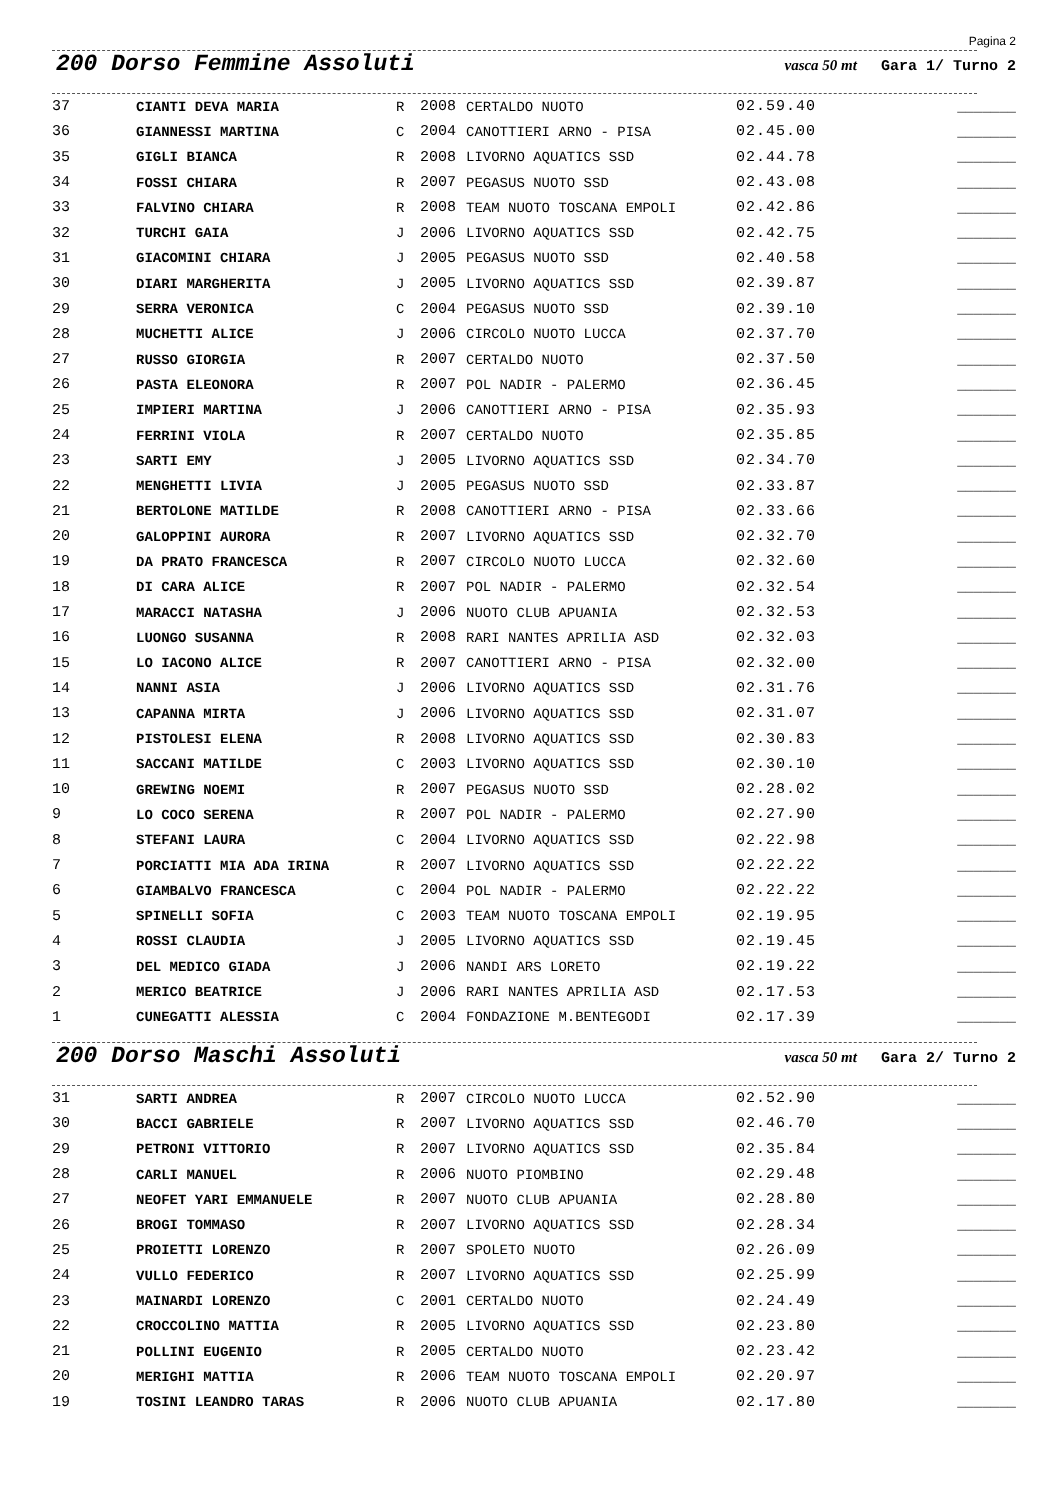Pagina 2
200 Dorso Femmine Assoluti
vasca 50 mt Gara 1/ Turno 2
| 37 | CIANTI DEVA MARIA | R | 2008 | CERTALDO NUOTO | 02.59.40 | _______ |
| 36 | GIANNESSI MARTINA | C | 2004 | CANOTTIERI ARNO - PISA | 02.45.00 | _______ |
| 35 | GIGLI BIANCA | R | 2008 | LIVORNO AQUATICS SSD | 02.44.78 | _______ |
| 34 | FOSSI CHIARA | R | 2007 | PEGASUS NUOTO SSD | 02.43.08 | _______ |
| 33 | FALVINO CHIARA | R | 2008 | TEAM NUOTO TOSCANA EMPOLI | 02.42.86 | _______ |
| 32 | TURCHI GAIA | J | 2006 | LIVORNO AQUATICS SSD | 02.42.75 | _______ |
| 31 | GIACOMINI CHIARA | J | 2005 | PEGASUS NUOTO SSD | 02.40.58 | _______ |
| 30 | DIARI MARGHERITA | J | 2005 | LIVORNO AQUATICS SSD | 02.39.87 | _______ |
| 29 | SERRA VERONICA | C | 2004 | PEGASUS NUOTO SSD | 02.39.10 | _______ |
| 28 | MUCHETTI ALICE | J | 2006 | CIRCOLO NUOTO LUCCA | 02.37.70 | _______ |
| 27 | RUSSO GIORGIA | R | 2007 | CERTALDO NUOTO | 02.37.50 | _______ |
| 26 | PASTA ELEONORA | R | 2007 | POL NADIR - PALERMO | 02.36.45 | _______ |
| 25 | IMPIERI MARTINA | J | 2006 | CANOTTIERI ARNO - PISA | 02.35.93 | _______ |
| 24 | FERRINI VIOLA | R | 2007 | CERTALDO NUOTO | 02.35.85 | _______ |
| 23 | SARTI EMY | J | 2005 | LIVORNO AQUATICS SSD | 02.34.70 | _______ |
| 22 | MENGHETTI LIVIA | J | 2005 | PEGASUS NUOTO SSD | 02.33.87 | _______ |
| 21 | BERTOLONE MATILDE | R | 2008 | CANOTTIERI ARNO - PISA | 02.33.66 | _______ |
| 20 | GALOPPINI AURORA | R | 2007 | LIVORNO AQUATICS SSD | 02.32.70 | _______ |
| 19 | DA PRATO FRANCESCA | R | 2007 | CIRCOLO NUOTO LUCCA | 02.32.60 | _______ |
| 18 | DI CARA ALICE | R | 2007 | POL NADIR - PALERMO | 02.32.54 | _______ |
| 17 | MARACCI NATASHA | J | 2006 | NUOTO CLUB APUANIA | 02.32.53 | _______ |
| 16 | LUONGO SUSANNA | R | 2008 | RARI NANTES APRILIA ASD | 02.32.03 | _______ |
| 15 | LO IACONO ALICE | R | 2007 | CANOTTIERI ARNO - PISA | 02.32.00 | _______ |
| 14 | NANNI ASIA | J | 2006 | LIVORNO AQUATICS SSD | 02.31.76 | _______ |
| 13 | CAPANNA MIRTA | J | 2006 | LIVORNO AQUATICS SSD | 02.31.07 | _______ |
| 12 | PISTOLESI ELENA | R | 2008 | LIVORNO AQUATICS SSD | 02.30.83 | _______ |
| 11 | SACCANI MATILDE | C | 2003 | LIVORNO AQUATICS SSD | 02.30.10 | _______ |
| 10 | GREWING NOEMI | R | 2007 | PEGASUS NUOTO SSD | 02.28.02 | _______ |
| 9 | LO COCO SERENA | R | 2007 | POL NADIR - PALERMO | 02.27.90 | _______ |
| 8 | STEFANI LAURA | C | 2004 | LIVORNO AQUATICS SSD | 02.22.98 | _______ |
| 7 | PORCIATTI MIA ADA IRINA | R | 2007 | LIVORNO AQUATICS SSD | 02.22.22 | _______ |
| 6 | GIAMBALVO FRANCESCA | C | 2004 | POL NADIR - PALERMO | 02.22.22 | _______ |
| 5 | SPINELLI SOFIA | C | 2003 | TEAM NUOTO TOSCANA EMPOLI | 02.19.95 | _______ |
| 4 | ROSSI CLAUDIA | J | 2005 | LIVORNO AQUATICS SSD | 02.19.45 | _______ |
| 3 | DEL MEDICO GIADA | J | 2006 | NANDI ARS LORETO | 02.19.22 | _______ |
| 2 | MERICO BEATRICE | J | 2006 | RARI NANTES APRILIA ASD | 02.17.53 | _______ |
| 1 | CUNEGATTI ALESSIA | C | 2004 | FONDAZIONE M.BENTEGODI | 02.17.39 | _______ |
200 Dorso Maschi Assoluti
vasca 50 mt Gara 2/ Turno 2
| 31 | SARTI ANDREA | R | 2007 | CIRCOLO NUOTO LUCCA | 02.52.90 | _______ |
| 30 | BACCI GABRIELE | R | 2007 | LIVORNO AQUATICS SSD | 02.46.70 | _______ |
| 29 | PETRONI VITTORIO | R | 2007 | LIVORNO AQUATICS SSD | 02.35.84 | _______ |
| 28 | CARLI MANUEL | R | 2006 | NUOTO PIOMBINO | 02.29.48 | _______ |
| 27 | NEOFET YARI EMMANUELE | R | 2007 | NUOTO CLUB APUANIA | 02.28.80 | _______ |
| 26 | BROGI TOMMASO | R | 2007 | LIVORNO AQUATICS SSD | 02.28.34 | _______ |
| 25 | PROIETTI LORENZO | R | 2007 | SPOLETO NUOTO | 02.26.09 | _______ |
| 24 | VULLO FEDERICO | R | 2007 | LIVORNO AQUATICS SSD | 02.25.99 | _______ |
| 23 | MAINARDI LORENZO | C | 2001 | CERTALDO NUOTO | 02.24.49 | _______ |
| 22 | CROCCOLINO MATTIA | R | 2005 | LIVORNO AQUATICS SSD | 02.23.80 | _______ |
| 21 | POLLINI EUGENIO | R | 2005 | CERTALDO NUOTO | 02.23.42 | _______ |
| 20 | MERIGHI MATTIA | R | 2006 | TEAM NUOTO TOSCANA EMPOLI | 02.20.97 | _______ |
| 19 | TOSINI LEANDRO TARAS | R | 2006 | NUOTO CLUB APUANIA | 02.17.80 | _______ |